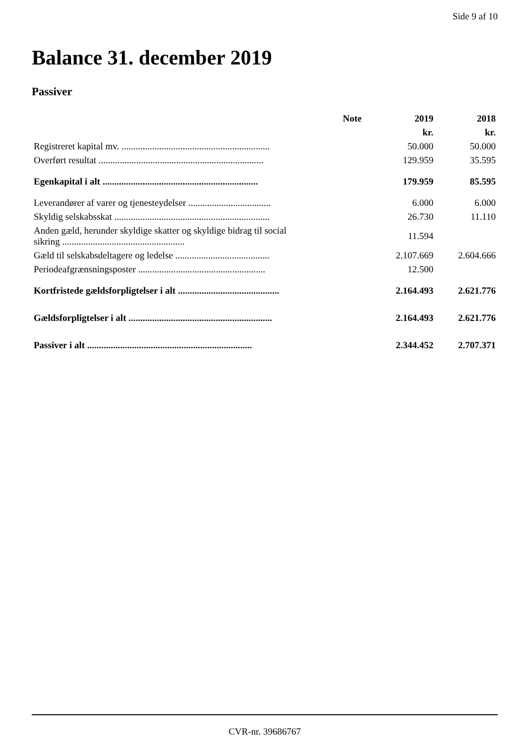Side 9 af 10
Balance 31. december 2019
Passiver
| | Note | 2019 | 2018 |
| --- | --- | --- | --- |
| | | kr. | kr. |
| Registreret kapital mv. ............................................................... | | 50.000 | 50.000 |
| Overført resultat ...................................................................... | | 129.959 | 35.595 |
| Egenkapital i alt .................................................................. | | 179.959 | 85.595 |
| Leverandører af varer og tjenesteydelser ................................... | | 6.000 | 6.000 |
| Skyldig selskabsskat .................................................................. | | 26.730 | 11.110 |
| Anden gæld, herunder skyldige skatter og skyldige bidrag til social sikring .................................................... | | 11.594 | |
| Gæld til selskabsdeltagere og ledelse ........................................ | | 2.107.669 | 2.604.666 |
| Periodeafgrænsningsposter ...................................................... | | 12.500 | |
| Kortfristede gældsforpligtelser i alt ........................................... | | 2.164.493 | 2.621.776 |
| Gældsforpligtelser i alt ............................................................. | | 2.164.493 | 2.621.776 |
| Passiver i alt ...................................................................... | | 2.344.452 | 2.707.371 |
CVR-nr. 39686767